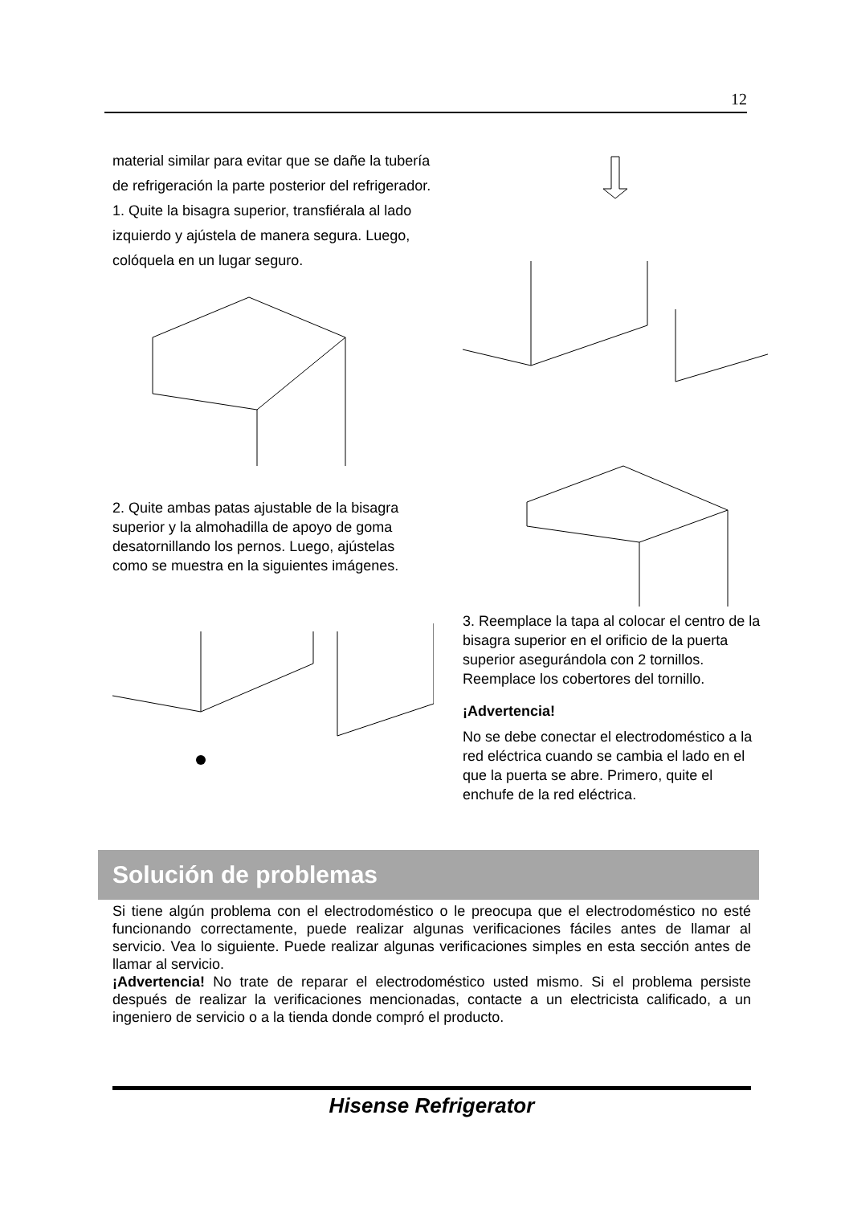12
material similar para evitar que se dañe la tubería de refrigeración la parte posterior del refrigerador.
1. Quite la bisagra superior, transfiérala al lado izquierdo y ajústela de manera segura. Luego, colóquela en un lugar seguro.
2. Quite ambas patas ajustable de la bisagra superior y la almohadilla de apoyo de goma desatornillando los pernos. Luego, ajústelas como se muestra en la siguientes imágenes.
3. Reemplace la tapa al colocar el centro de la bisagra superior en el orificio de la puerta superior asegurándola con 2 tornillos. Reemplace los cobertores del tornillo.
¡Advertencia!
No se debe conectar el electrodoméstico a la red eléctrica cuando se cambia el lado en el que la puerta se abre. Primero, quite el enchufe de la red eléctrica.
Solución de problemas
Si tiene algún problema con el electrodoméstico o le preocupa que el electrodoméstico no esté funcionando correctamente, puede realizar algunas verificaciones fáciles antes de llamar al servicio. Vea lo siguiente. Puede realizar algunas verificaciones simples en esta sección antes de llamar al servicio.
¡Advertencia! No trate de reparar el electrodoméstico usted mismo. Si el problema persiste después de realizar la verificaciones mencionadas, contacte a un electricista calificado, a un ingeniero de servicio o a la tienda donde compró el producto.
Hisense Refrigerator